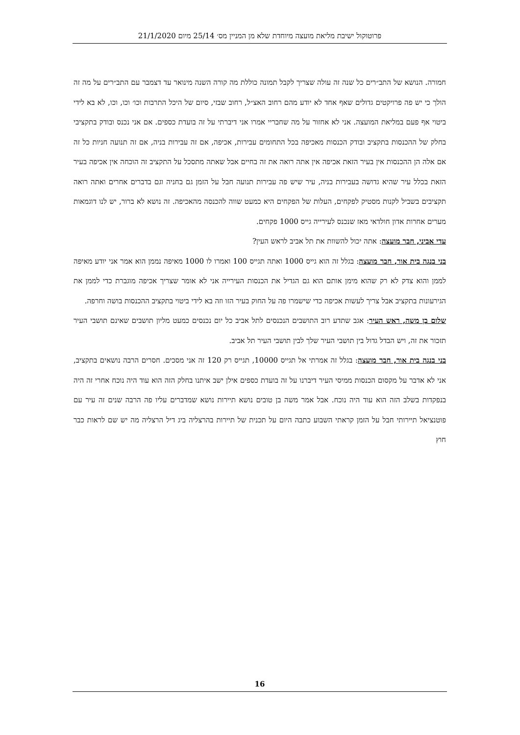פרוטוקול ישיבת מליאת מועצה מיוחדת שלא מן המניין מס׳ 25/14 מיום 21/1/2020
חמורה. הנושא של התב״רים כל שנה זה עולה שצריך לקבל תמונה כוללת מה קורה השנה מינואר עד דצמבר עם התב״רים על מה זה הולך כי יש פה פרויקטים גדולים שאף אחד לא יודע מהם רחוב האצ״ל, רחוב שבזי, סיום של היכל התרבות וכו׳ וכו, וכו, לא בא לידי ביטוי אף פעם במליאת המועצה. אני לא אחזור על מה שחבריי אמרו אני דיברתי על זה בועדת כספים. אם אני נכנס ובודק בתקציבי בחלק של ההכנסות בתקציב ובודק הכנסות מאכיפה בכל התחומים עבירות, אכיפה, אם זה עבירות בניה, אם זה תנועה חניות כל זה אם אלה הן ההכנסות אין בעיר הזאת אכיפה אין אתה רואה את זה בחיים אבל שאתה מתסכל על התקציב זה הוכחה אין אכיפה בעיר הזאת בכלל עיר שהיא גדושה בעבירות בניה, עיר שיש פה עבירות תנועה חבל על הזמן גם בחניה וגם בדברים אחרים ואתה רואה תקציבים בשביל לקנות מסטיק לפקחים, העלות של הפקחים היא כמעט שווה להכנסה מהאכיפה. זה נושא לא ברור, יש לנו דוגמאות מערים אחרות אדון חולדאי מאז שנכנס לעירייה גייס 1000 פקחים.
עדי אביני, חבר מועצה: אתה יכול להשוות את תל אביב לראש העין?
בני בנגה בית אור, חבר מועצה: בגלל זה הוא גייס 1000 ואתה תגייס 100 ואמרו לו 1000 מאיפה נממן הוא אמר אני יודע מאיפה לממן והוא צדק לא רק שהוא מימן אותם הוא גם הגדיל את הכנסות העירייה אני לא אומר שצריך אכיפה מוגברת כדי לממן את הגירעונות בתקציב אבל צריך לעשות אכיפה כדי שישמרו פה על החוק בעיר הזו וזה בא לידי ביטוי בתקציב ההכנסות בושה וחרפה.
שלום בן משה, ראש העיר: אגב שתדע רוב התושבים הנכנסים לתל אביב כל יום נכנסים כמעט מליון תושבים שאינם תושבי העיר תזכור את זה, ויש הבדל גדול בין תושבי העיר שלך לבין תושבי העיר תל אביב.
בני בנגה בית אור, חבר מועצה: בגלל זה אמרתי אל תגייס 10000, תגייס רק 120 זה אני מסכים. חסרים הרבה נושאים בתקציב, אני לא אדבר על מקסום הכנסות ממיסי העיר דיברנו על זה בועדת כספים אילן ישב איתנו בחלק הזה הוא עוד היה נוכח אחרי זה היה בנפקדות בשלב הזה הוא עוד היה נוכח. אבל אמר משה בן טובים נושא תיירות נושא שמדברים עליו פה הרבה שנים זה עיר עם פוטנציאל תיירותי חבל על הזמן קראתי השבוע כתבה היום על תכנית של תיירות בהרצליה ביג דיל הרצליה מה יש שם לראות כבר חוץ
16